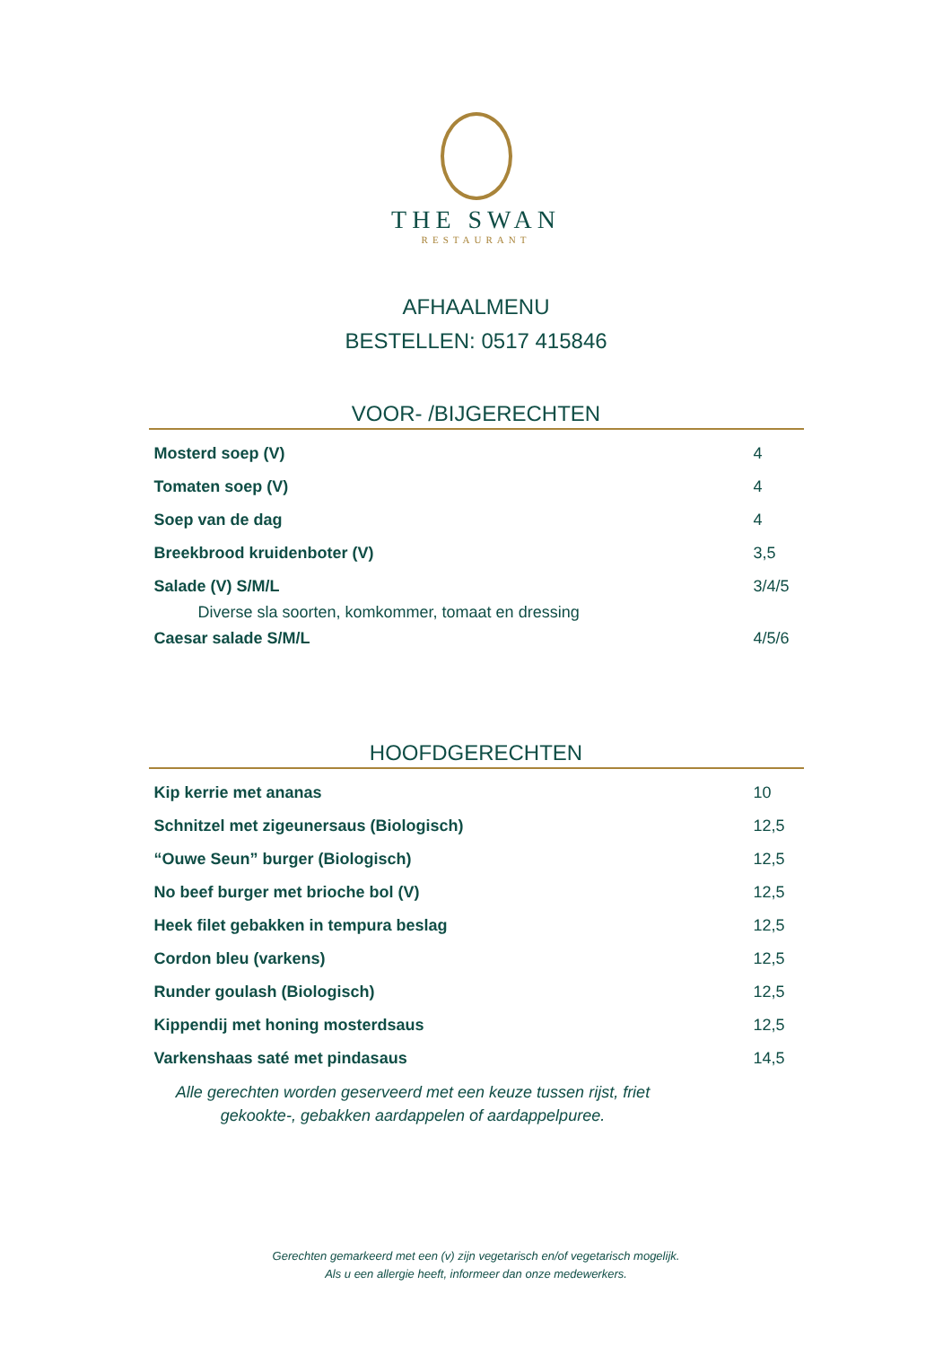THE SWAN
RESTAURANT
AFHAALMENU
BESTELLEN: 0517 415846
VOOR- /BIJGERECHTEN
| Mosterd soep (V) | 4 |
| Tomaten soep (V) | 4 |
| Soep van de dag | 4 |
| Breekbrood kruidenboter (V) | 3,5 |
| Salade (V) S/M/L | 3/4/5 |
| Diverse sla soorten, komkommer, tomaat en dressing | |
| Caesar salade S/M/L | 4/5/6 |
HOOFDGERECHTEN
| Kip kerrie met ananas | 10 |
| Schnitzel met zigeunersaus (Biologisch) | 12,5 |
| “Ouwe Seun” burger (Biologisch) | 12,5 |
| No beef burger met brioche bol (V) | 12,5 |
| Heek filet gebakken in tempura beslag | 12,5 |
| Cordon bleu (varkens) | 12,5 |
| Runder goulash (Biologisch) | 12,5 |
| Kippendij met honing mosterdsaus | 12,5 |
| Varkenshaas saté met pindasaus | 14,5 |
Alle gerechten worden geserveerd met een keuze tussen rijst, friet gekookte-, gebakken aardappelen of aardappelpuree.
Gerechten gemarkeerd met een (v) zijn vegetarisch en/of vegetarisch mogelijk.
Als u een allergie heeft, informeer dan onze medewerkers.